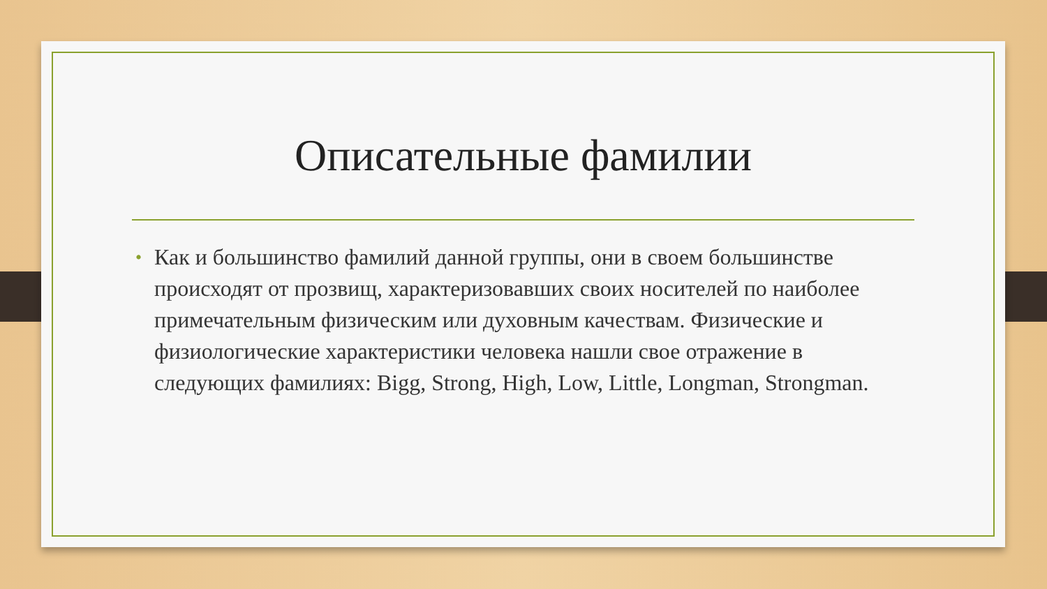Описательные фамилии
• Как и большинство фамилий данной группы, они в своем большинстве происходят от прозвищ, характеризовавших своих носителей по наиболее примечательным физическим или духовным качествам. Физические и физиологические характеристики человека нашли свое отражение в следующих фамилиях: Bigg, Strong, High, Low, Little, Longman, Strongman.